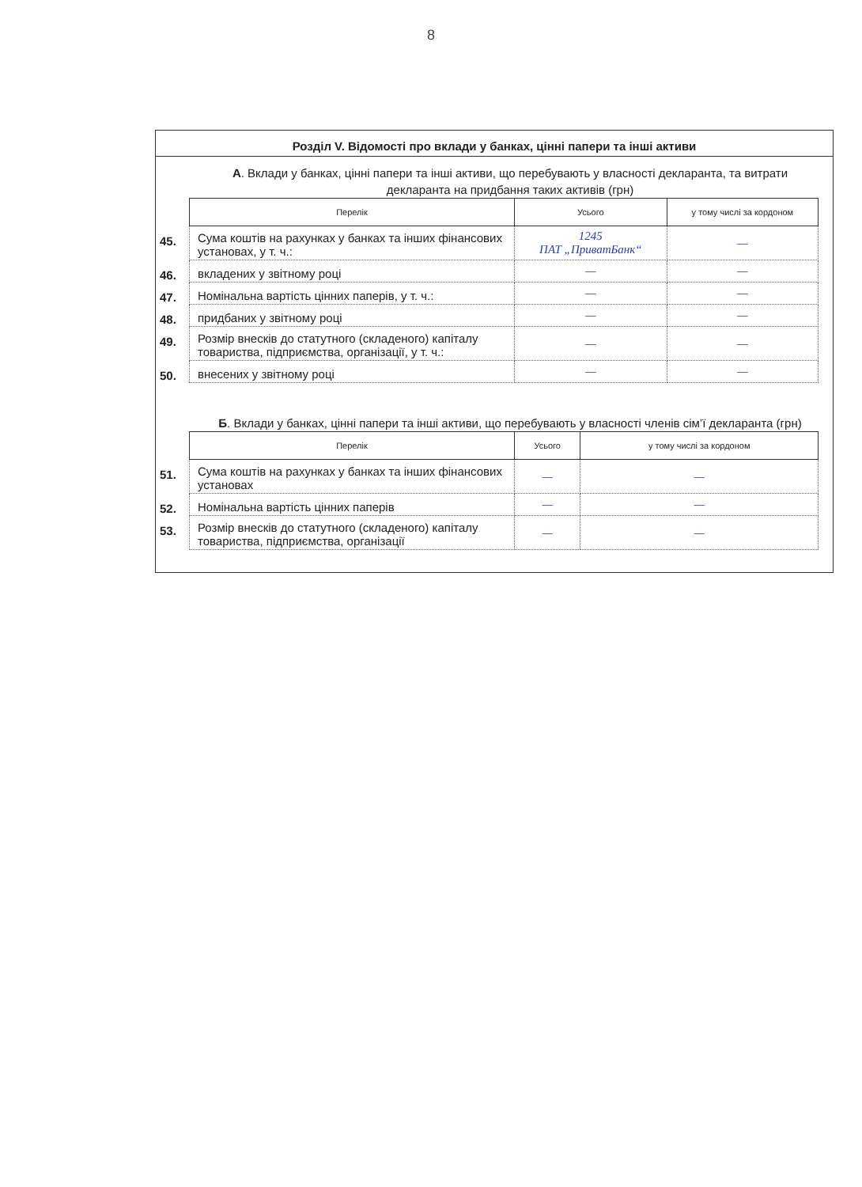8
Розділ V. Відомості про вклади у банках, цінні папери та інші активи
А. Вклади у банках, цінні папери та інші активи, що перебувають у власності декларанта, та витрати декларанта на придбання таких активів (грн)
| | Перелік | Усього | у тому числі за кордоном |
| 45. | Сума коштів на рахунках у банках та інших фінансових установах, у т. ч.: | 1245 ПАТ „ПриватБанк“ | — |
| 46. | вкладених у звітному році | — | — |
| 47. | Номінальна вартість цінних паперів, у т. ч.: | — | — |
| 48. | придбаних у звітному році | — | — |
| 49. | Розмір внесків до статутного (складеного) капіталу товариства, підприємства, організації, у т. ч.: | — | — |
| 50. | внесених у звітному році | — | — |
Б. Вклади у банках, цінні папери та інші активи, що перебувають у власності членів сім’ї декларанта (грн)
| | Перелік | Усього | у тому числі за кордоном |
| 51. | Сума коштів на рахунках у банках та інших фінансових установах | — | — |
| 52. | Номінальна вартість цінних паперів | — | — |
| 53. | Розмір внесків до статутного (складеного) капіталу товариства, підприємства, організації | — | — |